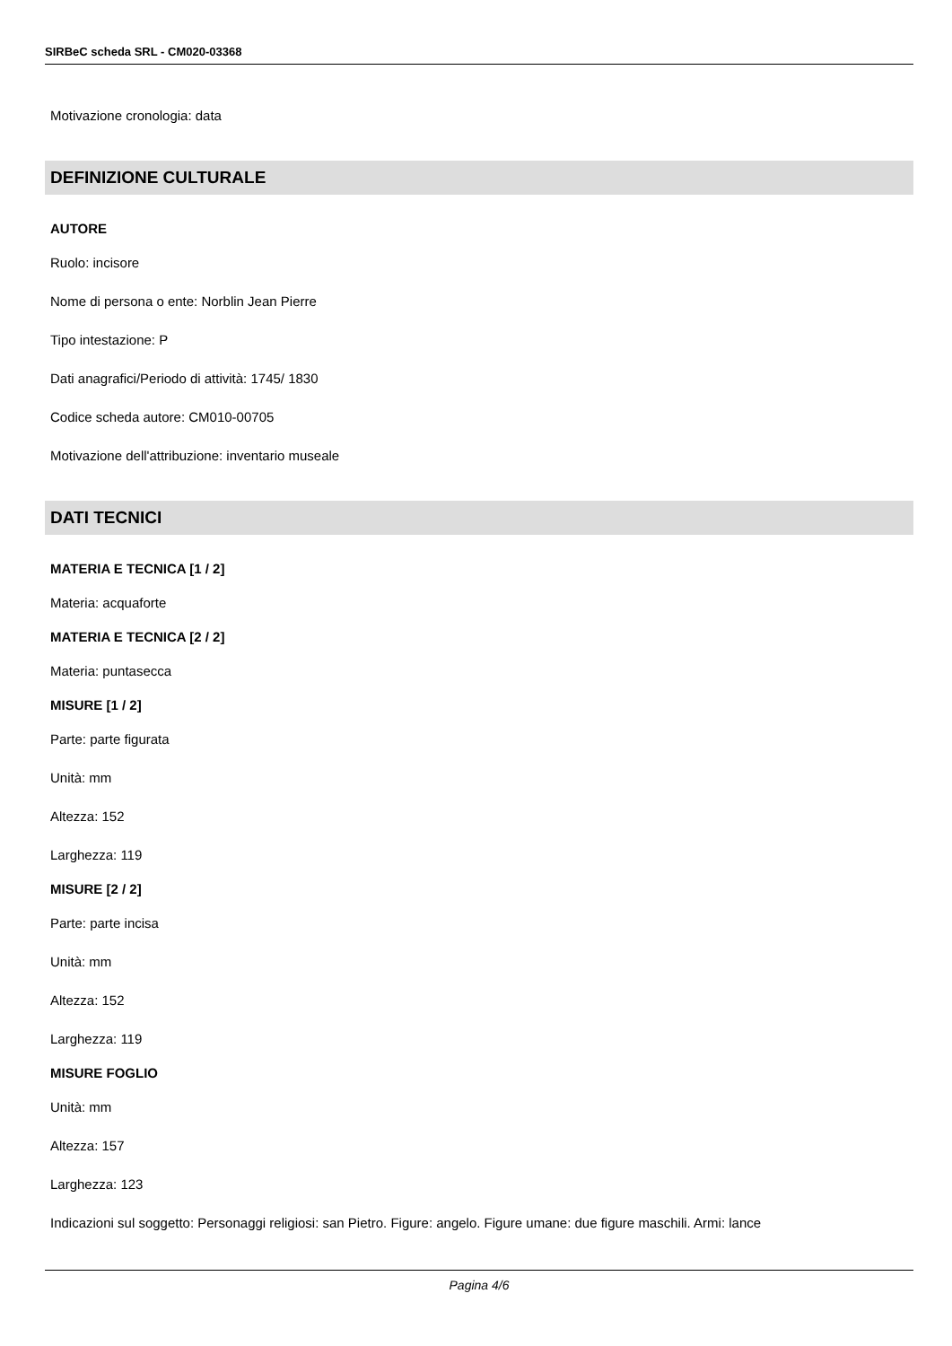SIRBeC scheda SRL - CM020-03368
Motivazione cronologia: data
DEFINIZIONE CULTURALE
AUTORE
Ruolo: incisore
Nome di persona o ente: Norblin Jean Pierre
Tipo intestazione: P
Dati anagrafici/Periodo di attività: 1745/ 1830
Codice scheda autore: CM010-00705
Motivazione dell'attribuzione: inventario museale
DATI TECNICI
MATERIA E TECNICA [1 / 2]
Materia: acquaforte
MATERIA E TECNICA [2 / 2]
Materia: puntasecca
MISURE [1 / 2]
Parte: parte figurata
Unità: mm
Altezza: 152
Larghezza: 119
MISURE [2 / 2]
Parte: parte incisa
Unità: mm
Altezza: 152
Larghezza: 119
MISURE FOGLIO
Unità: mm
Altezza: 157
Larghezza: 123
Indicazioni sul soggetto: Personaggi religiosi: san Pietro. Figure: angelo. Figure umane: due figure maschili. Armi: lance
Pagina 4/6